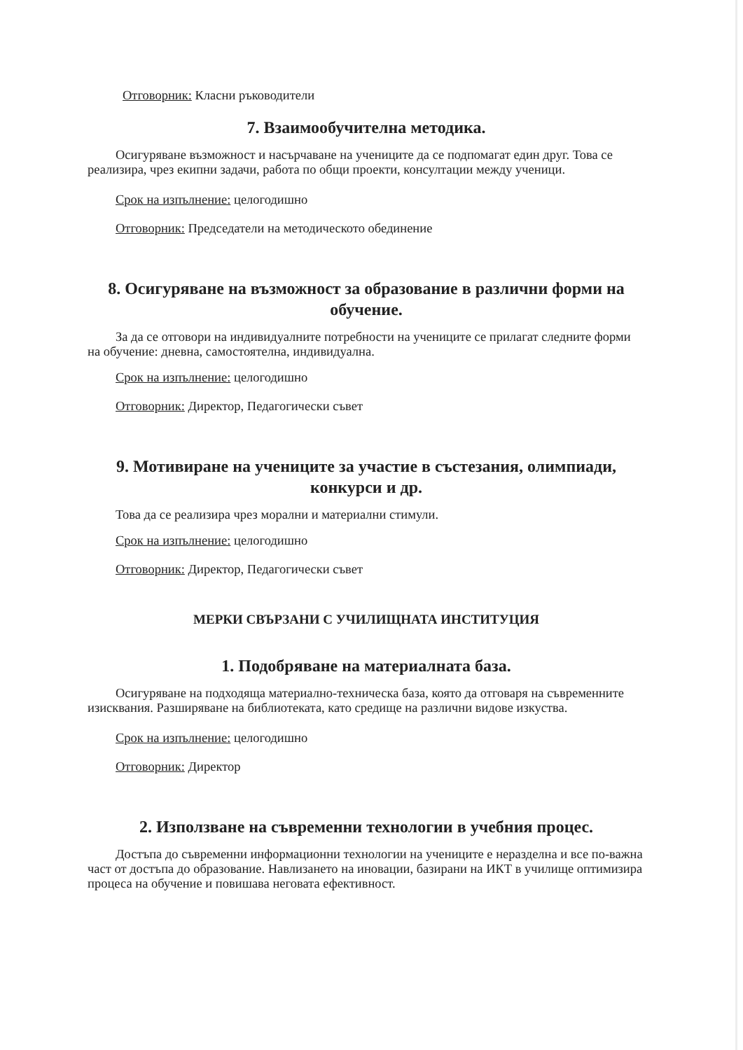Отговорник: Класни ръководители
7. Взаимообучителна методика.
Осигуряване възможност и насърчаване на учениците да се подпомагат един друг. Това се реализира, чрез екипни задачи, работа по общи проекти, консултации между ученици.
Срок на изпълнение: целогодишно
Отговорник: Председатели на методическото обединение
8. Осигуряване на възможност за образование в различни форми на обучение.
За да се отговори на индивидуалните потребности на учениците се прилагат следните форми на обучение: дневна, самостоятелна, индивидуална.
Срок на изпълнение: целогодишно
Отговорник: Директор, Педагогически съвет
9. Мотивиране на учениците за участие в състезания, олимпиади, конкурси и др.
Това да се реализира чрез морални и материални стимули.
Срок на изпълнение: целогодишно
Отговорник: Директор, Педагогически съвет
МЕРКИ СВЪРЗАНИ С УЧИЛИЩНАТА ИНСТИТУЦИЯ
1. Подобряване на материалната база.
Осигуряване на подходяща материално-техническа база, която да отговаря на съвременните изисквания. Разширяване на библиотеката, като средище на различни видове изкуства.
Срок на изпълнение: целогодишно
Отговорник: Директор
2. Използване на съвременни технологии в учебния процес.
Достъпа до съвременни информационни технологии на учениците е неразделна и все по-важна част от достъпа до образование. Навлизането на иновации, базирани на ИКТ в училище оптимизира процеса на обучение и повишава неговата ефективност.